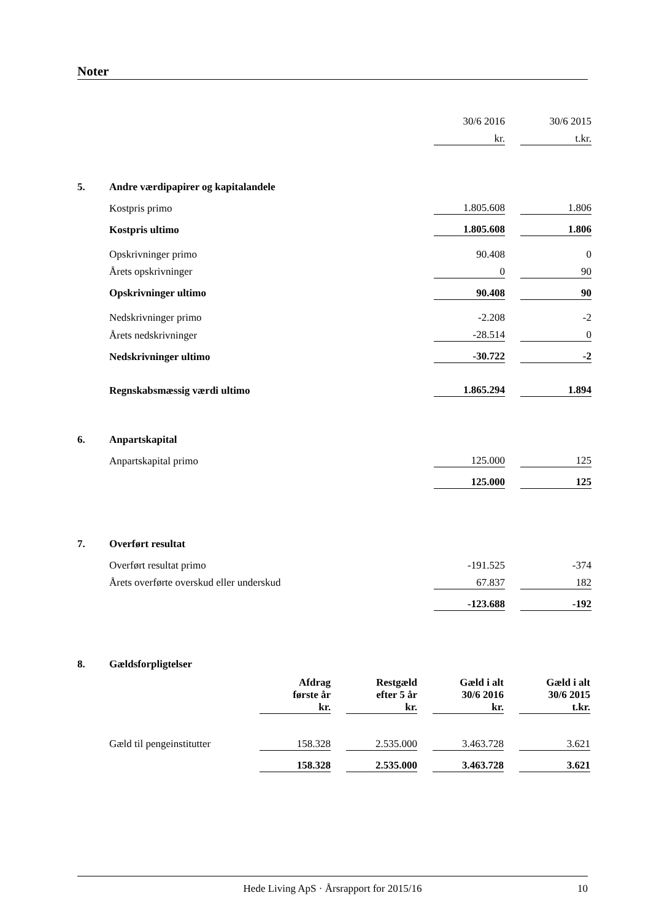Noter
| | | 30/6 2016 | | 30/6 2015 |
| | | kr. | | t.kr. |
| 5. | Andre værdipapirer og kapitalandele | | | |
| | Kostpris primo | 1.805.608 | | 1.806 |
| | Kostpris ultimo | 1.805.608 | | 1.806 |
| | Opskrivninger primo | 90.408 | | 0 |
| | Årets opskrivninger | 0 | | 90 |
| | Opskrivninger ultimo | 90.408 | | 90 |
| | Nedskrivninger primo | -2.208 | | -2 |
| | Årets nedskrivninger | -28.514 | | 0 |
| | Nedskrivninger ultimo | -30.722 | | -2 |
| | Regnskabsmæssig værdi ultimo | 1.865.294 | | 1.894 |
| 6. | Anpartskapital | | | |
| | Anpartskapital primo | 125.000 | | 125 |
| | | 125.000 | | 125 |
| 7. | Overført resultat | | | |
| | Overført resultat primo | -191.525 | | -374 |
| | Årets overførte overskud eller underskud | 67.837 | | 182 |
| | | -123.688 | | -192 |
| 8. | Gældsforpligtelser | | | | | | | |
| | | Afdrag første år kr. | | Restgæld efter 5 år kr. | | Gæld i alt 30/6 2016 kr. | | Gæld i alt 30/6 2015 t.kr. |
| | Gæld til pengeinstitutter | 158.328 | | 2.535.000 | | 3.463.728 | | 3.621 |
| | | 158.328 | | 2.535.000 | | 3.463.728 | | 3.621 |
Hede Living ApS · Årsrapport for 2015/16 10